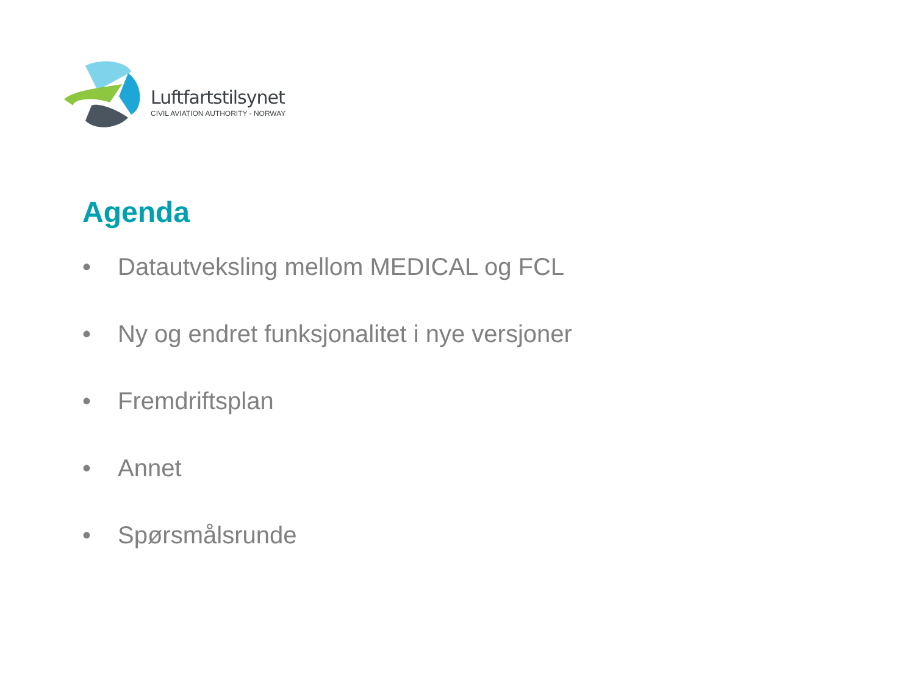Luftfartstilsynet
CIVIL AVIATION AUTHORITY - NORWAY
Agenda
• Datautveksling mellom MEDICAL og FCL
• Ny og endret funksjonalitet i nye versjoner
• Fremdriftsplan
• Annet
• Spørsmålsrunde